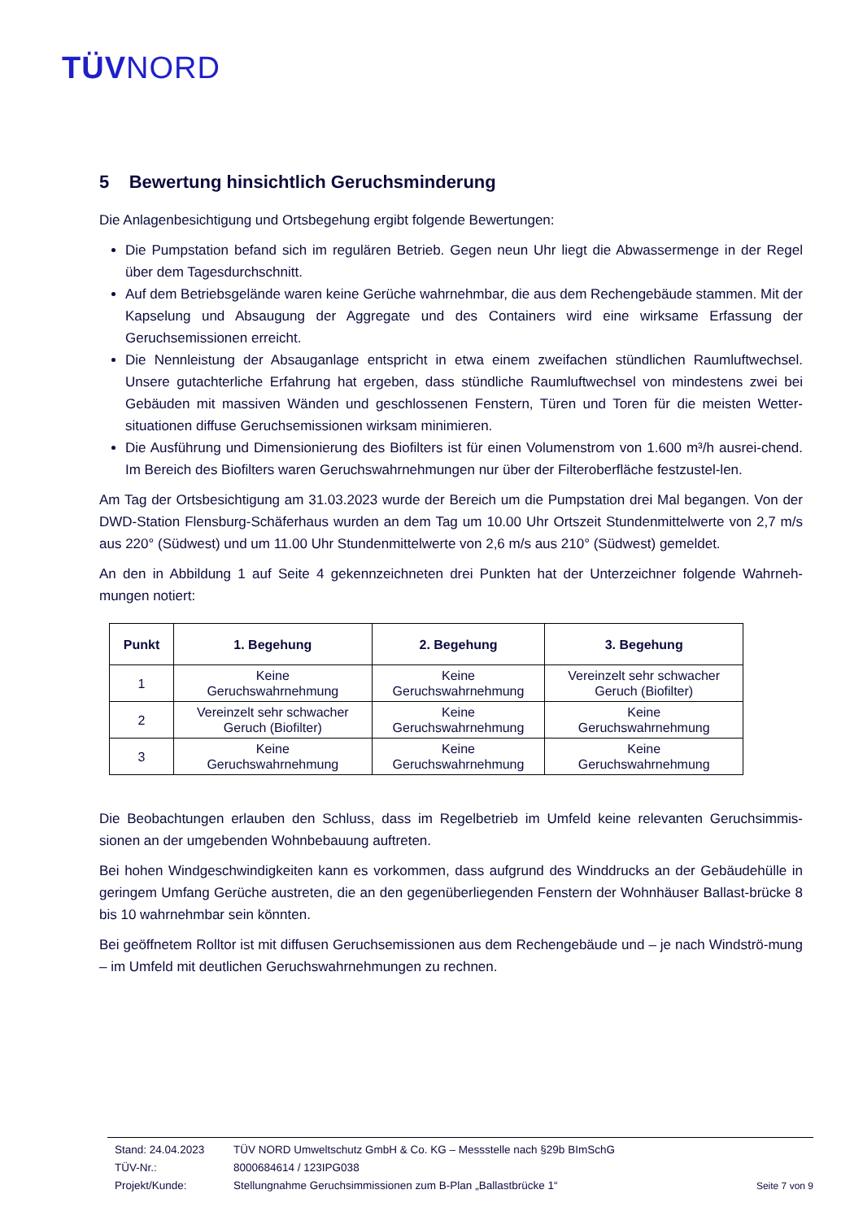TÜVNORD
5 Bewertung hinsichtlich Geruchsminderung
Die Anlagenbesichtigung und Ortsbegehung ergibt folgende Bewertungen:
Die Pumpstation befand sich im regulären Betrieb. Gegen neun Uhr liegt die Abwassermenge in der Regel über dem Tagesdurchschnitt.
Auf dem Betriebsgelände waren keine Gerüche wahrnehmbar, die aus dem Rechengebäude stammen. Mit der Kapselung und Absaugung der Aggregate und des Containers wird eine wirksame Erfassung der Geruchsemissionen erreicht.
Die Nennleistung der Absauganlage entspricht in etwa einem zweifachen stündlichen Raumluftwechsel. Unsere gutachterliche Erfahrung hat ergeben, dass stündliche Raumluftwechsel von mindestens zwei bei Gebäuden mit massiven Wänden und geschlossenen Fenstern, Türen und Toren für die meisten Wetter-situationen diffuse Geruchsemissionen wirksam minimieren.
Die Ausführung und Dimensionierung des Biofilters ist für einen Volumenstrom von 1.600 m³/h ausrei-chend. Im Bereich des Biofilters waren Geruchswahrnehmungen nur über der Filteroberfläche festzustel-len.
Am Tag der Ortsbesichtigung am 31.03.2023 wurde der Bereich um die Pumpstation drei Mal begangen. Von der DWD-Station Flensburg-Schäferhaus wurden an dem Tag um 10.00 Uhr Ortszeit Stundenmittelwerte von 2,7 m/s aus 220° (Südwest) und um 11.00 Uhr Stundenmittelwerte von 2,6 m/s aus 210° (Südwest) gemeldet.
An den in Abbildung 1 auf Seite 4 gekennzeichneten drei Punkten hat der Unterzeichner folgende Wahrneh-mungen notiert:
| Punkt | 1. Begehung | 2. Begehung | 3. Begehung |
| --- | --- | --- | --- |
| 1 | Keine Geruchswahrnehmung | Keine Geruchswahrnehmung | Vereinzelt sehr schwacher Geruch (Biofilter) |
| 2 | Vereinzelt sehr schwacher Geruch (Biofilter) | Keine Geruchswahrnehmung | Keine Geruchswahrnehmung |
| 3 | Keine Geruchswahrnehmung | Keine Geruchswahrnehmung | Keine Geruchswahrnehmung |
Die Beobachtungen erlauben den Schluss, dass im Regelbetrieb im Umfeld keine relevanten Geruchsimmis-sionen an der umgebenden Wohnbebauung auftreten.
Bei hohen Windgeschwindigkeiten kann es vorkommen, dass aufgrund des Winddrucks an der Gebäudehülle in geringem Umfang Gerüche austreten, die an den gegenüberliegenden Fenstern der Wohnhäuser Ballast-brücke 8 bis 10 wahrnehmbar sein könnten.
Bei geöffnetem Rolltor ist mit diffusen Geruchsemissionen aus dem Rechengebäude und – je nach Windströ-mung – im Umfeld mit deutlichen Geruchswahrnehmungen zu rechnen.
Stand: 24.04.2023 TÜV NORD Umweltschutz GmbH & Co. KG – Messstelle nach §29b BImSchG
TÜV-Nr.: 8000684614 / 123IPG038
Projekt/Kunde: Stellungnahme Geruchsimmissionen zum B-Plan „Ballastbrücke 1“
Seite 7 von 9